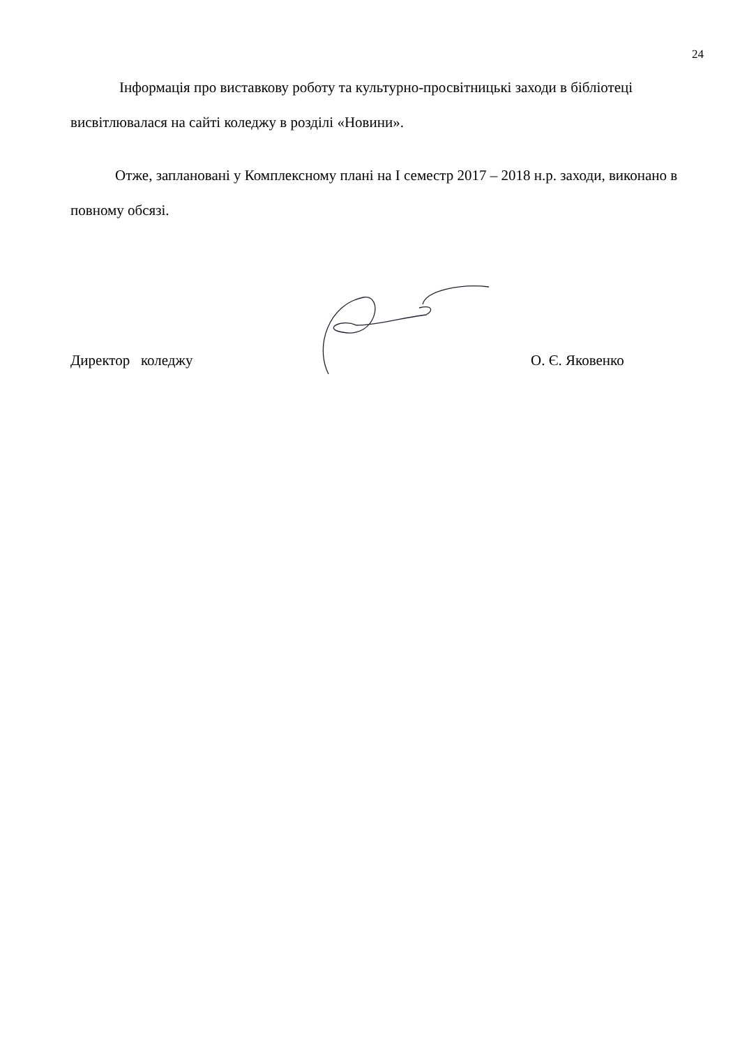24
Інформація про виставкову роботу та культурно-просвітницькі заходи в бібліотеці висвітлювалася на сайті коледжу в розділі «Новини».
Отже, заплановані у Комплексному плані на І семестр 2017 – 2018 н.р. заходи, виконано в повному обсязі.
Директор коледжу О. Є. Яковенко